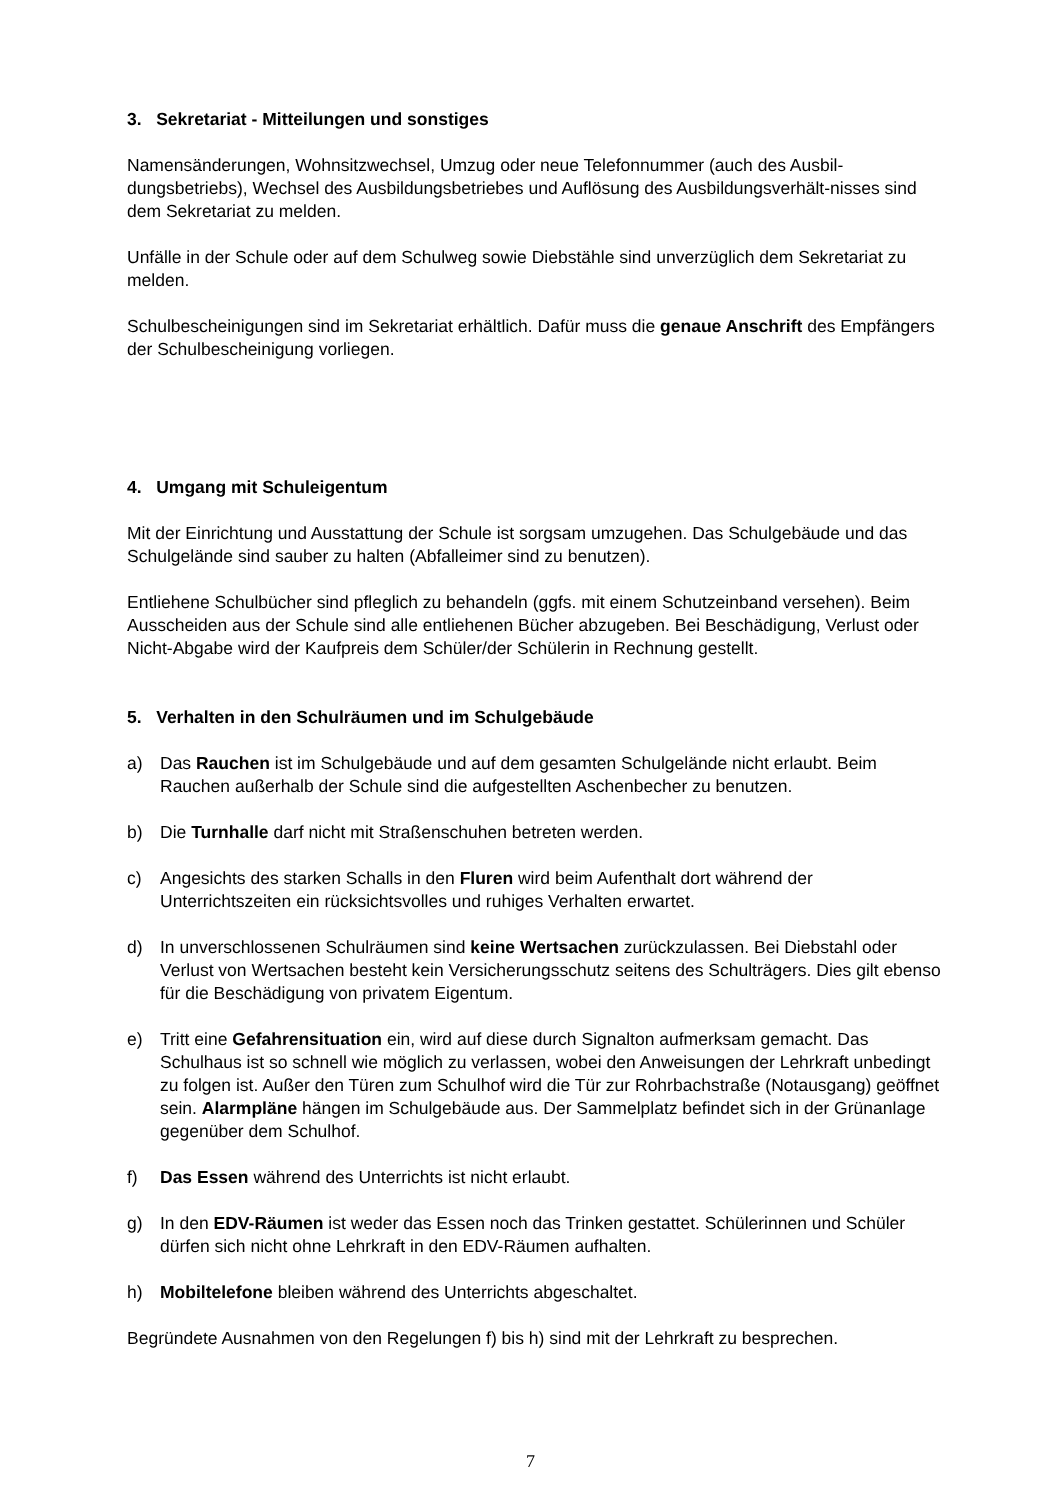3. Sekretariat - Mitteilungen und sonstiges
Namensänderungen, Wohnsitzwechsel, Umzug oder neue Telefonnummer (auch des Ausbil-dungsbetriebs), Wechsel des Ausbildungsbetriebes und Auflösung des Ausbildungsverhält-nisses sind dem Sekretariat zu melden.
Unfälle in der Schule oder auf dem Schulweg sowie Diebstähle sind unverzüglich dem Sekretariat zu melden.
Schulbescheinigungen sind im Sekretariat erhältlich. Dafür muss die genaue Anschrift des Empfängers der Schulbescheinigung vorliegen.
4. Umgang mit Schuleigentum
Mit der Einrichtung und Ausstattung der Schule ist sorgsam umzugehen. Das Schulgebäude und das Schulgelände sind sauber zu halten (Abfalleimer sind zu benutzen).
Entliehene Schulbücher sind pfleglich zu behandeln (ggfs. mit einem Schutzeinband versehen). Beim Ausscheiden aus der Schule sind alle entliehenen Bücher abzugeben. Bei Beschädigung, Verlust oder Nicht-Abgabe wird der Kaufpreis dem Schüler/der Schülerin in Rechnung gestellt.
5. Verhalten in den Schulräumen und im Schulgebäude
a) Das Rauchen ist im Schulgebäude und auf dem gesamten Schulgelände nicht erlaubt. Beim Rauchen außerhalb der Schule sind die aufgestellten Aschenbecher zu benutzen.
b) Die Turnhalle darf nicht mit Straßenschuhen betreten werden.
c) Angesichts des starken Schalls in den Fluren wird beim Aufenthalt dort während der Unterrichtszeiten ein rücksichtsvolles und ruhiges Verhalten erwartet.
d) In unverschlossenen Schulräumen sind keine Wertsachen zurückzulassen. Bei Diebstahl oder Verlust von Wertsachen besteht kein Versicherungsschutz seitens des Schulträgers. Dies gilt ebenso für die Beschädigung von privatem Eigentum.
e) Tritt eine Gefahrensituation ein, wird auf diese durch Signalton aufmerksam gemacht. Das Schulhaus ist so schnell wie möglich zu verlassen, wobei den Anweisungen der Lehrkraft unbedingt zu folgen ist. Außer den Türen zum Schulhof wird die Tür zur Rohrbachstraße (Notausgang) geöffnet sein. Alarmpläne hängen im Schulgebäude aus. Der Sammelplatz befindet sich in der Grünanlage gegenüber dem Schulhof.
f) Das Essen während des Unterrichts ist nicht erlaubt.
g) In den EDV-Räumen ist weder das Essen noch das Trinken gestattet. Schülerinnen und Schüler dürfen sich nicht ohne Lehrkraft in den EDV-Räumen aufhalten.
h) Mobiltelefone bleiben während des Unterrichts abgeschaltet.
Begründete Ausnahmen von den Regelungen f) bis h) sind mit der Lehrkraft zu besprechen.
7